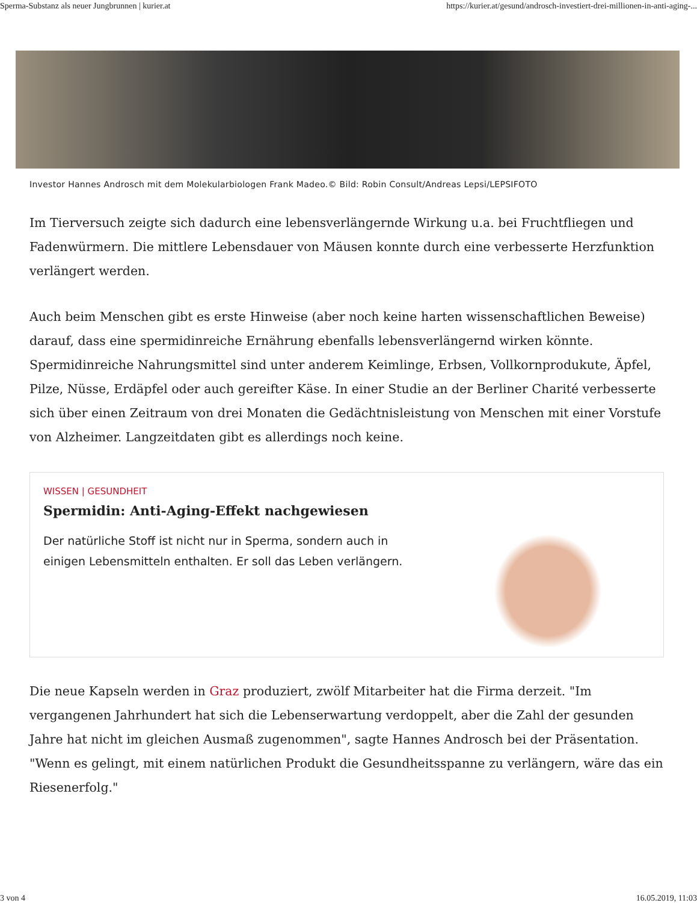Sperma-Substanz als neuer Jungbrunnen | kurier.at https://kurier.at/gesund/androsch-investiert-drei-millionen-in-anti-aging-...
Investor Hannes Androsch mit dem Molekularbiologen Frank Madeo.© Bild: Robin Consult/Andreas Lepsi/LEPSIFOTO
Im Tierversuch zeigte sich dadurch eine lebensverlängernde Wirkung u.a. bei Fruchtfliegen und Fadenwürmern. Die mittlere Lebensdauer von Mäusen konnte durch eine verbesserte Herzfunktion verlängert werden.
Auch beim Menschen gibt es erste Hinweise (aber noch keine harten wissenschaftlichen Beweise) darauf, dass eine spermidinreiche Ernährung ebenfalls lebensverlängernd wirken könnte. Spermidinreiche Nahrungsmittel sind unter anderem Keimlinge, Erbsen, Vollkornprodukute, Äpfel, Pilze, Nüsse, Erdäpfel oder auch gereifter Käse. In einer Studie an der Berliner Charité verbesserte sich über einen Zeitraum von drei Monaten die Gedächtnisleistung von Menschen mit einer Vorstufe von Alzheimer. Langzeitdaten gibt es allerdings noch keine.
WISSEN | GESUNDHEIT
Spermidin: Anti-Aging-Effekt nachgewiesen
Der natürliche Stoff ist nicht nur in Sperma, sondern auch in einigen Lebensmitteln enthalten. Er soll das Leben verlängern.
Die neue Kapseln werden in Graz produziert, zwölf Mitarbeiter hat die Firma derzeit. "Im vergangenen Jahrhundert hat sich die Lebenserwartung verdoppelt, aber die Zahl der gesunden Jahre hat nicht im gleichen Ausmaß zugenommen", sagte Hannes Androsch bei der Präsentation. "Wenn es gelingt, mit einem natürlichen Produkt die Gesundheitsspanne zu verlängern, wäre das ein Riesenerfolg."
3 von 4 16.05.2019, 11:03